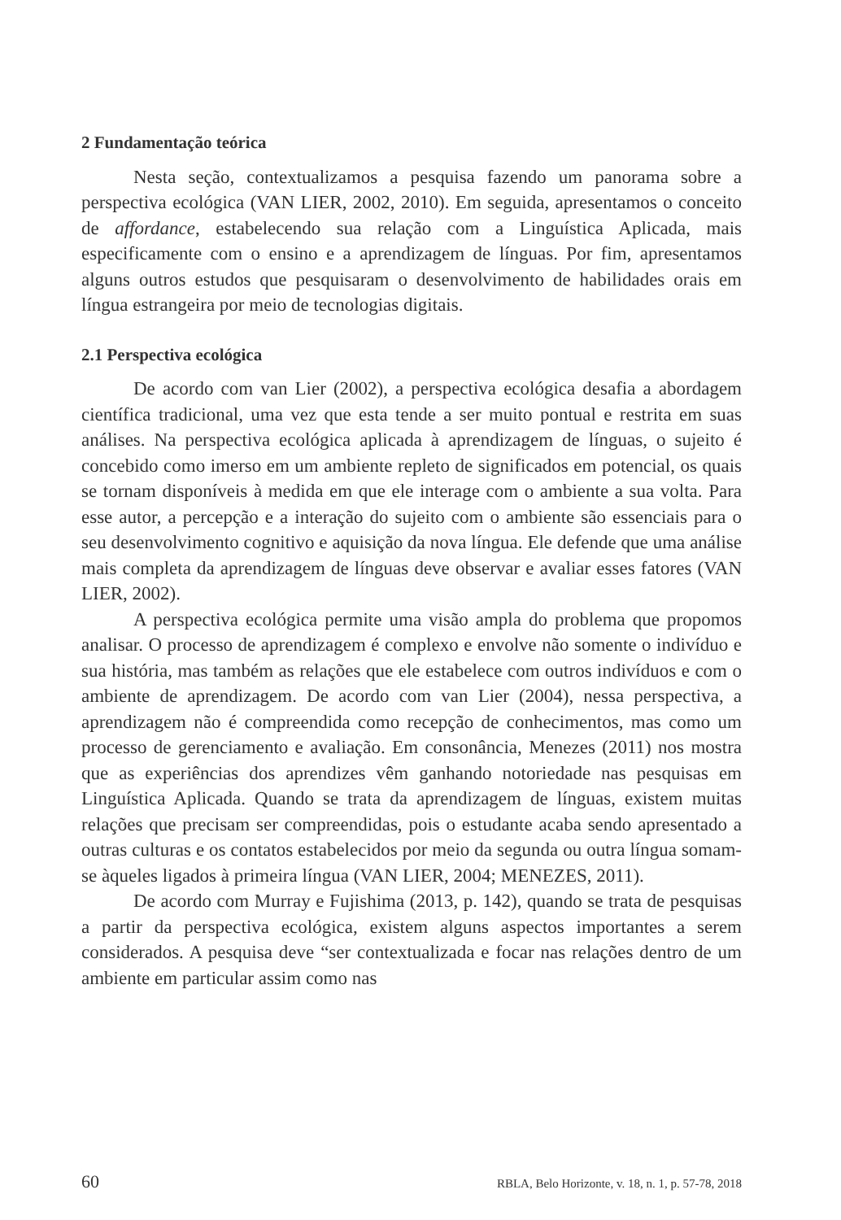2 Fundamentação teórica
Nesta seção, contextualizamos a pesquisa fazendo um panorama sobre a perspectiva ecológica (VAN LIER, 2002, 2010). Em seguida, apresentamos o conceito de affordance, estabelecendo sua relação com a Linguística Aplicada, mais especificamente com o ensino e a aprendizagem de línguas. Por fim, apresentamos alguns outros estudos que pesquisaram o desenvolvimento de habilidades orais em língua estrangeira por meio de tecnologias digitais.
2.1 Perspectiva ecológica
De acordo com van Lier (2002), a perspectiva ecológica desafia a abordagem científica tradicional, uma vez que esta tende a ser muito pontual e restrita em suas análises. Na perspectiva ecológica aplicada à aprendizagem de línguas, o sujeito é concebido como imerso em um ambiente repleto de significados em potencial, os quais se tornam disponíveis à medida em que ele interage com o ambiente a sua volta. Para esse autor, a percepção e a interação do sujeito com o ambiente são essenciais para o seu desenvolvimento cognitivo e aquisição da nova língua. Ele defende que uma análise mais completa da aprendizagem de línguas deve observar e avaliar esses fatores (VAN LIER, 2002).
A perspectiva ecológica permite uma visão ampla do problema que propomos analisar. O processo de aprendizagem é complexo e envolve não somente o indivíduo e sua história, mas também as relações que ele estabelece com outros indivíduos e com o ambiente de aprendizagem. De acordo com van Lier (2004), nessa perspectiva, a aprendizagem não é compreendida como recepção de conhecimentos, mas como um processo de gerenciamento e avaliação. Em consonância, Menezes (2011) nos mostra que as experiências dos aprendizes vêm ganhando notoriedade nas pesquisas em Linguística Aplicada. Quando se trata da aprendizagem de línguas, existem muitas relações que precisam ser compreendidas, pois o estudante acaba sendo apresentado a outras culturas e os contatos estabelecidos por meio da segunda ou outra língua somam-se àqueles ligados à primeira língua (VAN LIER, 2004; MENEZES, 2011).
De acordo com Murray e Fujishima (2013, p. 142), quando se trata de pesquisas a partir da perspectiva ecológica, existem alguns aspectos importantes a serem considerados. A pesquisa deve “ser contextualizada e focar nas relações dentro de um ambiente em particular assim como nas
60 RBLA, Belo Horizonte, v. 18, n. 1, p. 57-78, 2018